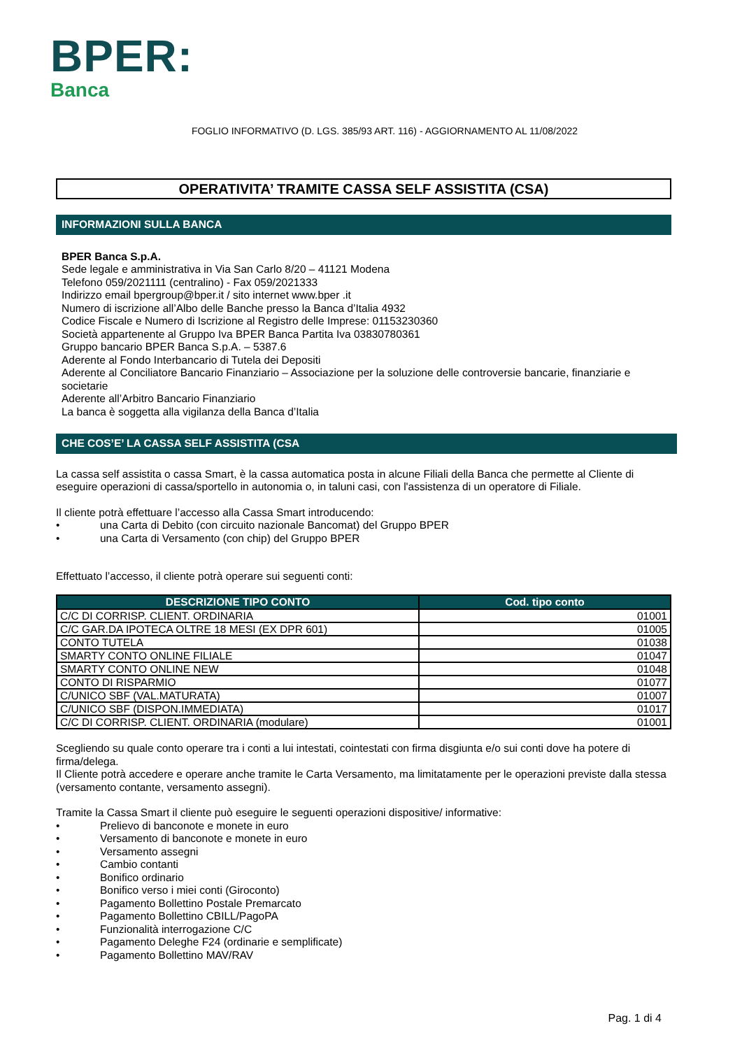BPER:
Banca
FOGLIO INFORMATIVO (D. LGS. 385/93 ART. 116) - AGGIORNAMENTO AL 11/08/2022
OPERATIVITA’ TRAMITE CASSA SELF ASSISTITA (CSA)
INFORMAZIONI SULLA BANCA
BPER Banca S.p.A.
Sede legale e amministrativa in Via San Carlo 8/20 – 41121 Modena
Telefono 059/2021111 (centralino) - Fax 059/2021333
Indirizzo email bpergroup@bper.it / sito internet www.bper .it
Numero di iscrizione all’Albo delle Banche presso la Banca d’Italia 4932
Codice Fiscale e Numero di Iscrizione al Registro delle Imprese: 01153230360
Società appartenente al Gruppo Iva BPER Banca Partita Iva 03830780361
Gruppo bancario BPER Banca S.p.A. – 5387.6
Aderente al Fondo Interbancario di Tutela dei Depositi
Aderente al Conciliatore Bancario Finanziario – Associazione per la soluzione delle controversie bancarie, finanziarie e societarie
Aderente all’Arbitro Bancario Finanziario
La banca è soggetta alla vigilanza della Banca d’Italia
CHE COS’E’ LA CASSA SELF ASSISTITA (CSA
La cassa self assistita o cassa Smart, è la cassa automatica posta in alcune Filiali della Banca che permette al Cliente di eseguire operazioni di cassa/sportello in autonomia o, in taluni casi, con l'assistenza di un operatore di Filiale.
Il cliente potrà effettuare l’accesso alla Cassa Smart introducendo:
• una Carta di Debito (con circuito nazionale Bancomat) del Gruppo BPER
• una Carta di Versamento (con chip) del Gruppo BPER
Effettuato l’accesso, il cliente potrà operare sui seguenti conti:
| DESCRIZIONE TIPO CONTO | Cod. tipo conto |
| --- | --- |
| C/C DI CORRISP. CLIENT. ORDINARIA | 01001 |
| C/C GAR.DA IPOTECA OLTRE 18 MESI (EX DPR 601) | 01005 |
| CONTO TUTELA | 01038 |
| SMARTY CONTO ONLINE FILIALE | 01047 |
| SMARTY CONTO ONLINE NEW | 01048 |
| CONTO DI RISPARMIO | 01077 |
| C/UNICO SBF (VAL.MATURATA) | 01007 |
| C/UNICO SBF (DISPON.IMMEDIATA) | 01017 |
| C/C DI CORRISP. CLIENT. ORDINARIA (modulare) | 01001 |
Scegliendo su quale conto operare tra i conti a lui intestati, cointestati con firma disgiunta e/o sui conti dove ha potere di firma/delega.
Il Cliente potrà accedere e operare anche tramite le Carta Versamento, ma limitatamente per le operazioni previste dalla stessa (versamento contante, versamento assegni).
Tramite la Cassa Smart il cliente può eseguire le seguenti operazioni dispositive/ informative:
• Prelievo di banconote e monete in euro
• Versamento di banconote e monete in euro
• Versamento assegni
• Cambio contanti
• Bonifico ordinario
• Bonifico verso i miei conti (Giroconto)
• Pagamento Bollettino Postale Premarcato
• Pagamento Bollettino CBILL/PagoPA
• Funzionalità interrogazione C/C
• Pagamento Deleghe F24 (ordinarie e semplificate)
• Pagamento Bollettino MAV/RAV
Pag. 1 di 4